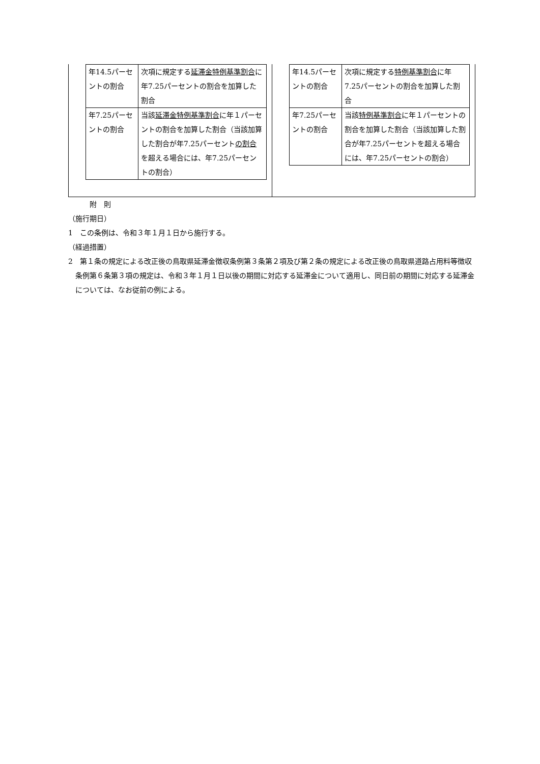| 年14.5パーセントの割合 | 次項に規定する 延滞金特例基準割合 に年7.25パーセントの割合を加算した割合 |
| 年7.25パーセントの割合 | 当該 延滞金特例基準割合 に年１パーセントの割合を加算した割合（当該加算した割合が年7.25パーセント の割合 を超える場合には、年7.25パーセントの割合） |
| 年14.5パーセントの割合 | 次項に規定する 特例基準割合 に年7.25パーセントの割合を加算した割合 |
| 年7.25パーセントの割合 | 当該 特例基準割合 に年１パーセントの割合を加算した割合（当該加算した割合が年7.25パーセントを超える場合には、年7.25パーセントの割合） |
附　則
（施行期日）
1　この条例は、令和３年１月１日から施行する。
（経過措置）
2　第１条の規定による改正後の鳥取県延滞金徴収条例第３条第２項及び第２条の規定による改正後の鳥取県道路占用料等徴収条例第６条第３項の規定は、令和３年１月１日以後の期間に対応する延滞金について適用し、同日前の期間に対応する延滞金については、なお従前の例による。